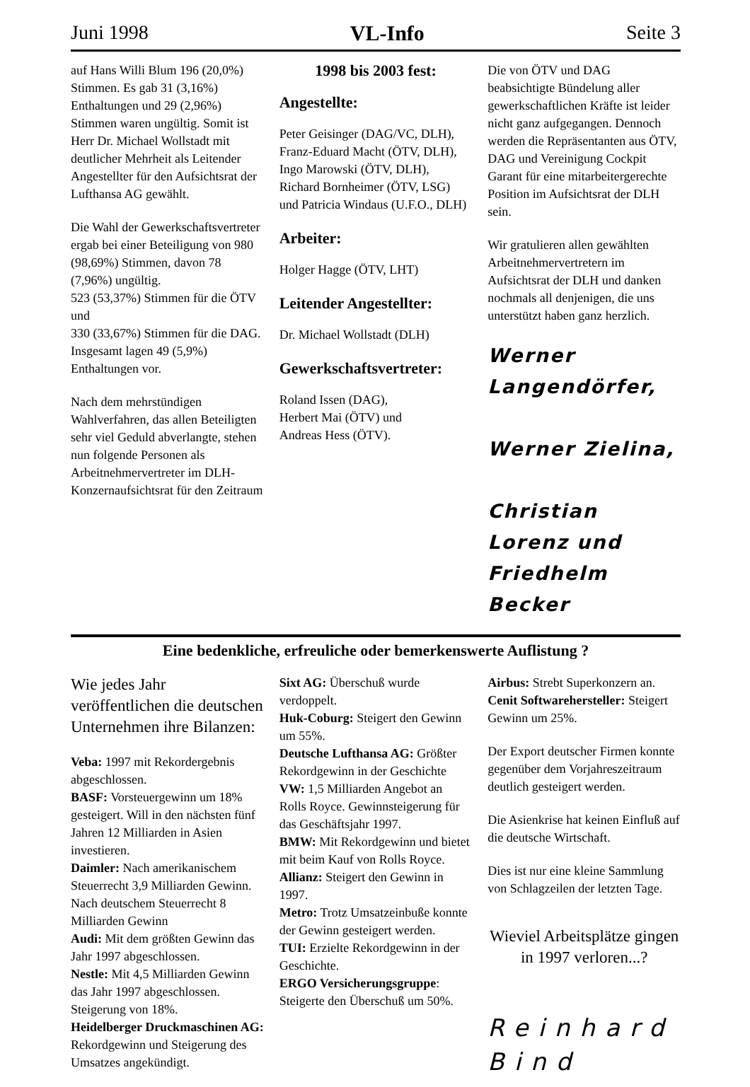Juni 1998 VL-Info Seite 3
auf Hans Willi Blum 196 (20,0%) Stimmen. Es gab 31 (3,16%) Enthaltungen und 29 (2,96%) Stimmen waren ungültig. Somit ist Herr Dr. Michael Wollstadt mit deutlicher Mehrheit als Leitender Angestellter für den Aufsichtsrat der Lufthansa AG gewählt.
Die Wahl der Gewerkschaftsvertreter ergab bei einer Beteiligung von 980 (98,69%) Stimmen, davon 78 (7,96%) ungültig.
523 (53,37%) Stimmen für die ÖTV und
330 (33,67%) Stimmen für die DAG.
Insgesamt lagen 49 (5,9%) Enthaltungen vor.
Nach dem mehrstündigen Wahlverfahren, das allen Beteiligten sehr viel Geduld abverlangte, stehen nun folgende Personen als Arbeitnehmervertreter im DLH-Konzernaufsichtsrat für den Zeitraum
1998 bis 2003 fest:
Angestellte:
Peter Geisinger (DAG/VC, DLH), Franz-Eduard Macht (ÖTV, DLH), Ingo Marowski (ÖTV, DLH), Richard Bornheimer (ÖTV, LSG) und Patricia Windaus (U.F.O., DLH)
Arbeiter:
Holger Hagge (ÖTV, LHT)
Leitender Angestellter:
Dr. Michael Wollstadt (DLH)
Gewerkschaftsvertreter:
Roland Issen (DAG),
Herbert Mai (ÖTV) und
Andreas Hess (ÖTV).
Die von ÖTV und DAG beabsichtigte Bündelung aller gewerkschaftlichen Kräfte ist leider nicht ganz aufgegangen. Dennoch werden die Repräsentanten aus ÖTV, DAG und Vereinigung Cockpit Garant für eine mitarbeitergerechte Position im Aufsichtsrat der DLH sein.
Wir gratulieren allen gewählten Arbeitnehmervertretern im Aufsichtsrat der DLH und danken nochmals all denjenigen, die uns unterstützt haben ganz herzlich.
Werner Langendörfer,
Werner Zielina,
Christian Lorenz und
Friedhelm Becker
Eine bedenkliche, erfreuliche oder bemerkenswerte Auflistung ?
Wie jedes Jahr veröffentlichen die deutschen Unternehmen ihre Bilanzen:
Veba: 1997 mit Rekordergebnis abgeschlossen.
BASF: Vorsteuergewinn um 18% gesteigert. Will in den nächsten fünf Jahren 12 Milliarden in Asien investieren.
Daimler: Nach amerikanischem Steuerrecht 3,9 Milliarden Gewinn. Nach deutschem Steuerrecht 8 Milliarden Gewinn
Audi: Mit dem größten Gewinn das Jahr 1997 abgeschlossen.
Nestle: Mit 4,5 Milliarden Gewinn das Jahr 1997 abgeschlossen. Steigerung von 18%.
Heidelberger Druckmaschinen AG: Rekordgewinn und Steigerung des Umsatzes angekündigt.
Sixt AG: Überschuß wurde verdoppelt.
Huk-Coburg: Steigert den Gewinn um 55%.
Deutsche Lufthansa AG: Größter Rekordgewinn in der Geschichte
VW: 1,5 Milliarden Angebot an Rolls Royce. Gewinnsteigerung für das Geschäftsjahr 1997.
BMW: Mit Rekordgewinn und bietet mit beim Kauf von Rolls Royce.
Allianz: Steigert den Gewinn in 1997.
Metro: Trotz Umsatzeinbuße konnte der Gewinn gesteigert werden.
TUI: Erzielte Rekordgewinn in der Geschichte.
ERGO Versicherungsgruppe: Steigerte den Überschuß um 50%.
Airbus: Strebt Superkonzern an.
Cenit Softwarehersteller: Steigert Gewinn um 25%.
Der Export deutscher Firmen konnte gegenüber dem Vorjahreszeitraum deutlich gesteigert werden.
Die Asienkrise hat keinen Einfluß auf die deutsche Wirtschaft.
Dies ist nur eine kleine Sammlung von Schlagzeilen der letzten Tage.
Wieviel Arbeitsplätze gingen in 1997 verloren...?
Reinhard Bind